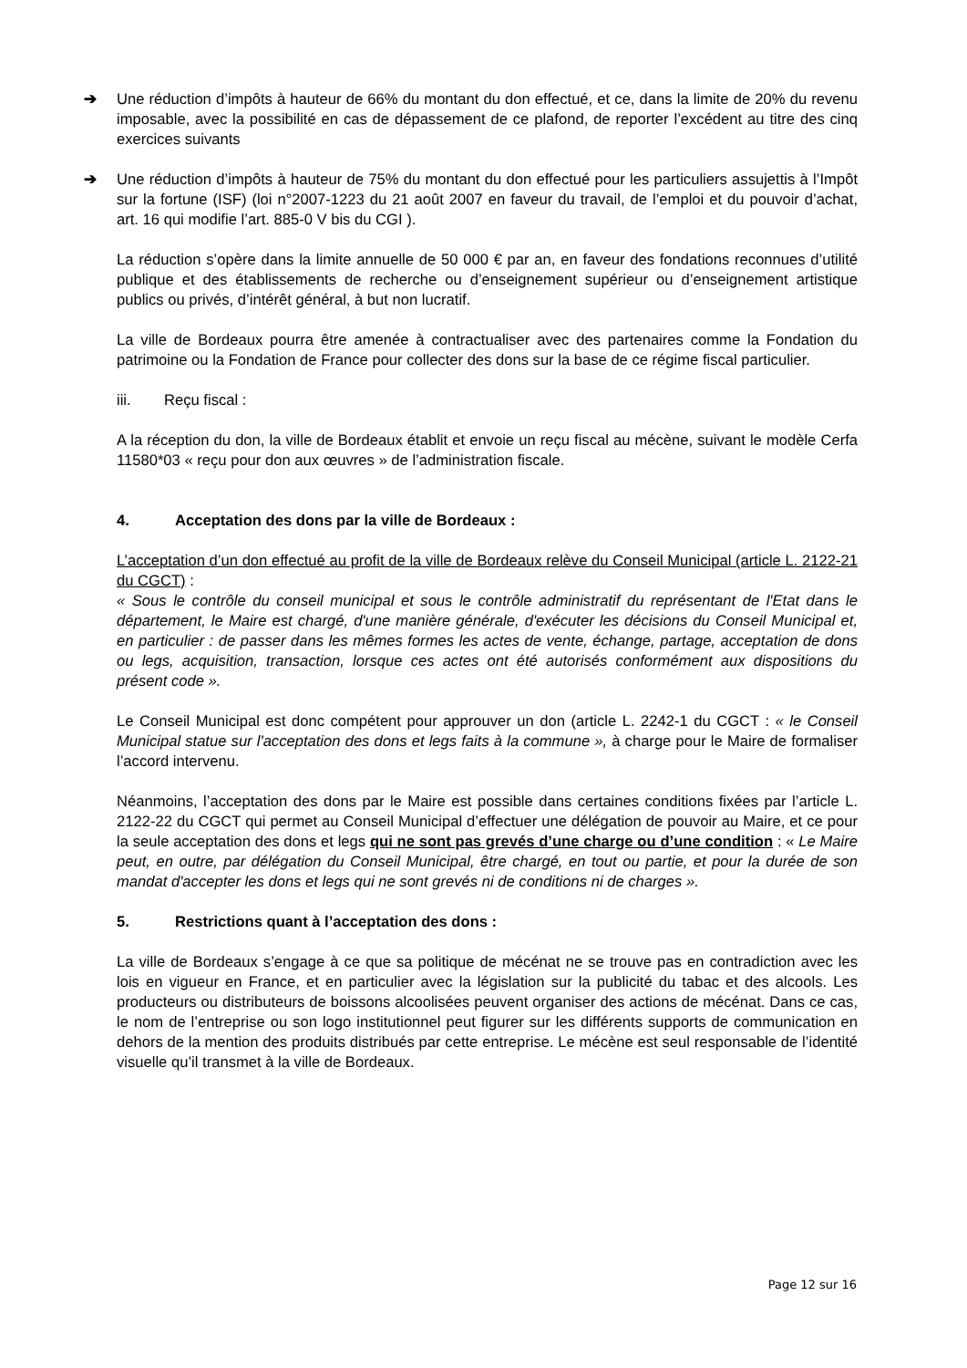➔ Une réduction d’impôts à hauteur de 66% du montant du don effectué, et ce, dans la limite de 20% du revenu imposable, avec la possibilité en cas de dépassement de ce plafond, de reporter l’excédent au titre des cinq exercices suivants
➔ Une réduction d’impôts à hauteur de 75% du montant du don effectué pour les particuliers assujettis à l’Impôt sur la fortune (ISF) (loi n°2007-1223 du 21 août 2007 en faveur du travail, de l’emploi et du pouvoir d’achat, art. 16 qui modifie l’art. 885-0 V bis du CGI ).
La réduction s’opère dans la limite annuelle de 50 000 € par an, en faveur des fondations reconnues d’utilité publique et des établissements de recherche ou d’enseignement supérieur ou d’enseignement artistique publics ou privés, d’intérêt général, à but non lucratif.
La ville de Bordeaux pourra être amenée à contractualiser avec des partenaires comme la Fondation du patrimoine ou la Fondation de France pour collecter des dons sur la base de ce régime fiscal particulier.
iii. Reçu fiscal :
A la réception du don, la ville de Bordeaux établit et envoie un reçu fiscal au mécène, suivant le modèle Cerfa 11580*03 « reçu pour don aux œuvres » de l’administration fiscale.
4. Acceptation des dons par la ville de Bordeaux :
L’acceptation d’un don effectué au profit de la ville de Bordeaux relève du Conseil Municipal (article L. 2122-21 du CGCT) :
« Sous le contrôle du conseil municipal et sous le contrôle administratif du représentant de l'Etat dans le département, le Maire est chargé, d'une manière générale, d'exécuter les décisions du Conseil Municipal et, en particulier : de passer dans les mêmes formes les actes de vente, échange, partage, acceptation de dons ou legs, acquisition, transaction, lorsque ces actes ont été autorisés conformément aux dispositions du présent code ».
Le Conseil Municipal est donc compétent pour approuver un don (article L. 2242-1 du CGCT : « le Conseil Municipal statue sur l'acceptation des dons et legs faits à la commune », à charge pour le Maire de formaliser l’accord intervenu.
Néanmoins, l’acceptation des dons par le Maire est possible dans certaines conditions fixées par l’article L. 2122-22 du CGCT qui permet au Conseil Municipal d’effectuer une délégation de pouvoir au Maire, et ce pour la seule acceptation des dons et legs qui ne sont pas grevés d’une charge ou d’une condition : « Le Maire peut, en outre, par délégation du Conseil Municipal, être chargé, en tout ou partie, et pour la durée de son mandat d'accepter les dons et legs qui ne sont grevés ni de conditions ni de charges ».
5. Restrictions quant à l’acceptation des dons :
La ville de Bordeaux s’engage à ce que sa politique de mécénat ne se trouve pas en contradiction avec les lois en vigueur en France, et en particulier avec la législation sur la publicité du tabac et des alcools. Les producteurs ou distributeurs de boissons alcoolisées peuvent organiser des actions de mécénat. Dans ce cas, le nom de l’entreprise ou son logo institutionnel peut figurer sur les différents supports de communication en dehors de la mention des produits distribués par cette entreprise. Le mécène est seul responsable de l’identité visuelle qu’il transmet à la ville de Bordeaux.
Page 12 sur 16